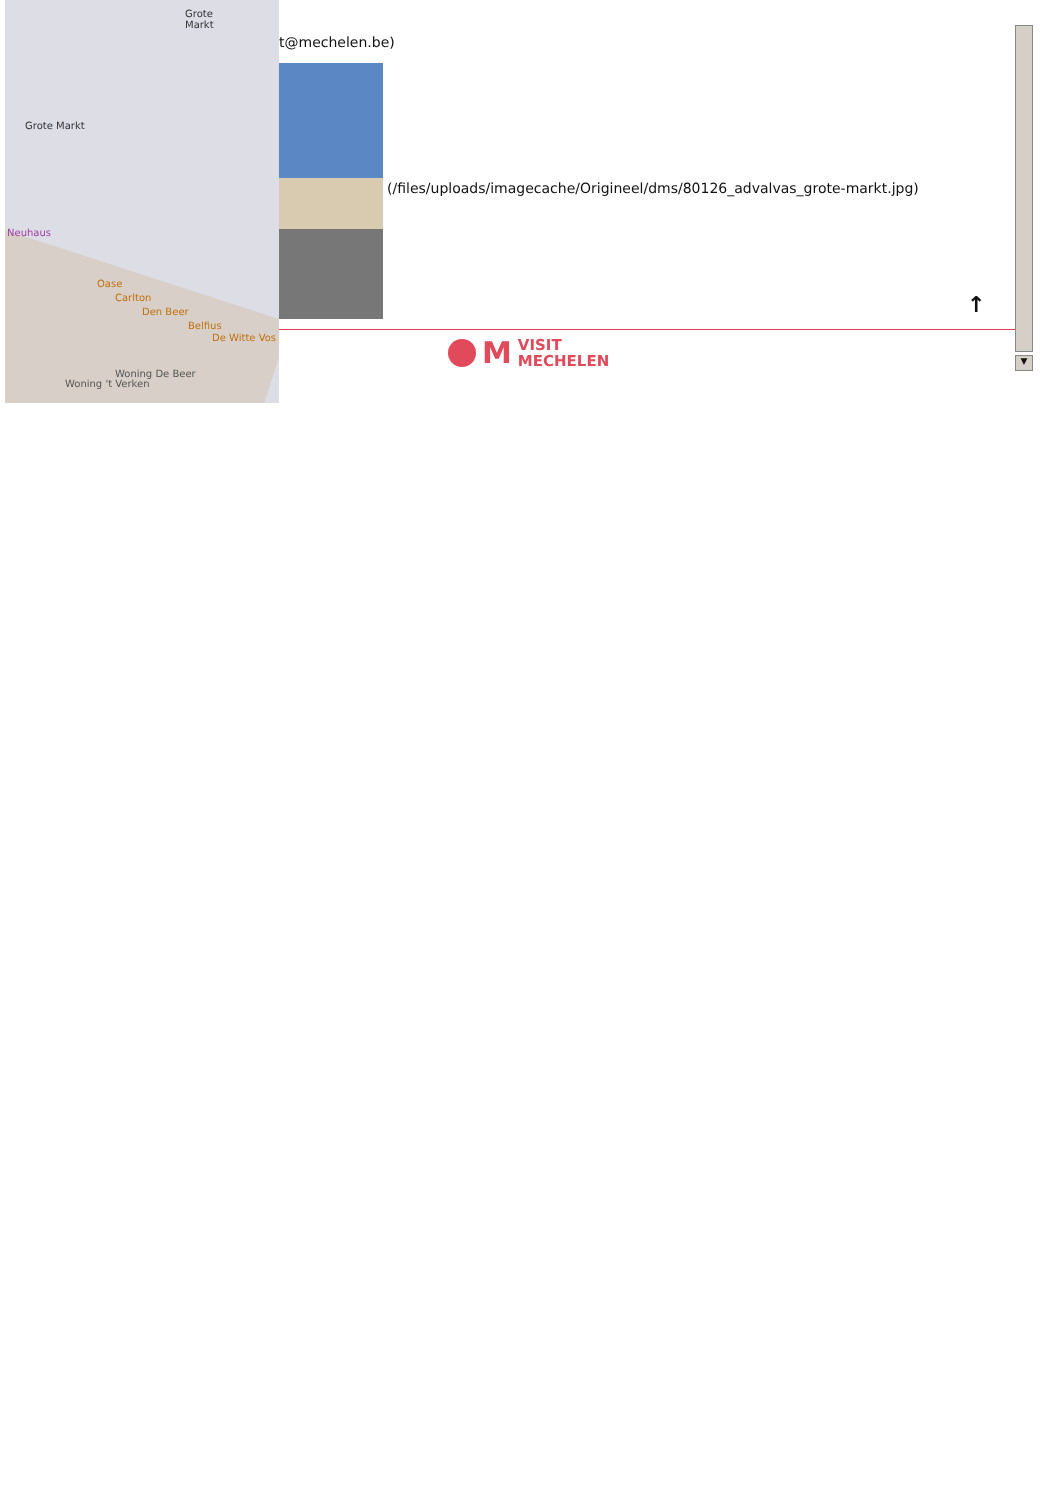Grote
Markt
Grote Markt
Neuhaus
Oase
Carlton
Den Beer
Belfius
De Witte Vos
Woning 't Verken
Woning De Beer
t@mechelen.be)
(/files/uploads/imagecache/Origineel/dms/80126_advalvas_grote-markt.jpg)
↑
M
VISIT
MECHELEN
▼